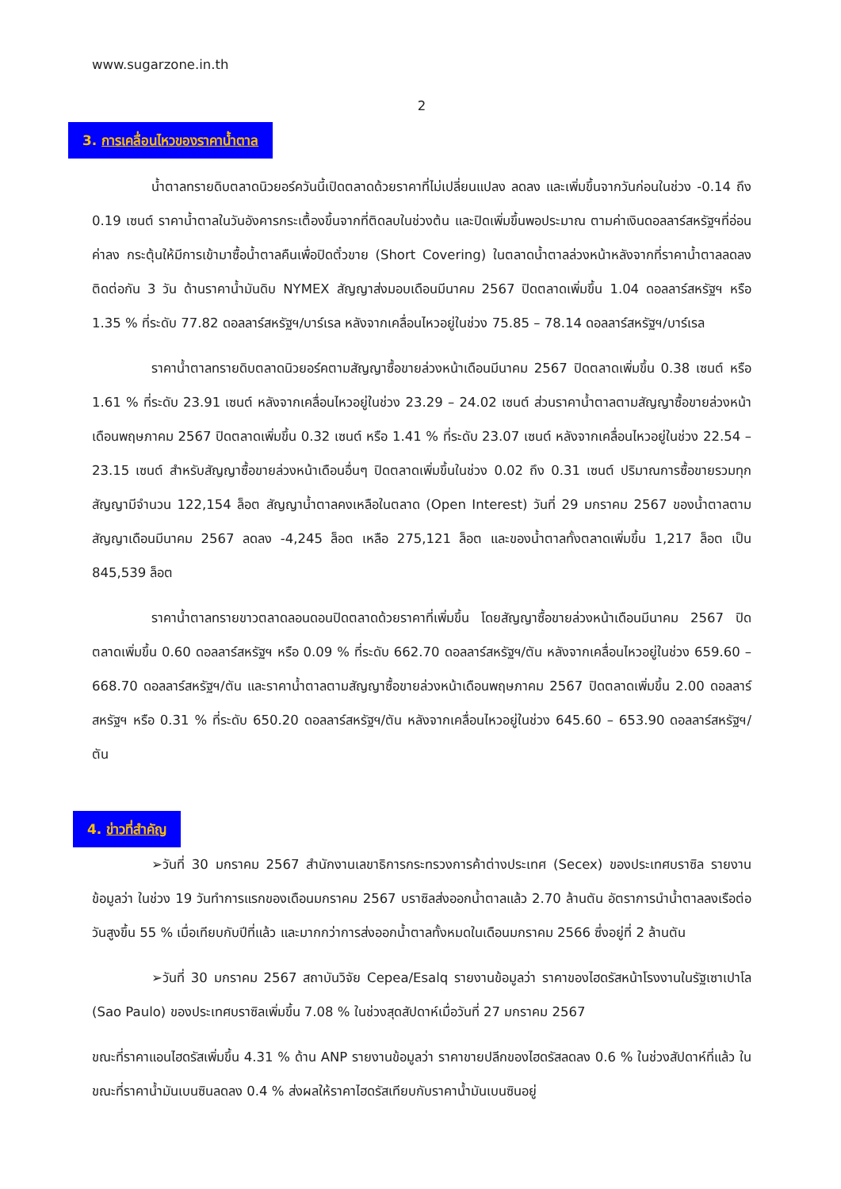www.sugarzone.in.th
2
3. การเคลื่อนไหวของราคาน้ำตาล
น้ำตาลทรายดิบตลาดนิวยอร์ควันนี้เปิดตลาดด้วยราคาที่ไม่เปลี่ยนแปลง ลดลง และเพิ่มขึ้นจากวันก่อนในช่วง -0.14 ถึง 0.19 เซนต์ ราคาน้ำตาลในวันอังคารกระเตื้องขึ้นจากที่ติดลบในช่วงต้น และปิดเพิ่มขึ้นพอประมาณ ตามค่าเงินดอลลาร์สหรัฐฯที่อ่อนค่าลง กระตุ้นให้มีการเข้ามาซื้อน้ำตาลคืนเพื่อปิดตั๋วขาย (Short Covering) ในตลาดน้ำตาลล่วงหน้าหลังจากที่ราคาน้ำตาลลดลงติดต่อกัน 3 วัน ด้านราคาน้ำมันดิบ NYMEX สัญญาส่งมอบเดือนมีนาคม 2567 ปิดตลาดเพิ่มขึ้น 1.04 ดอลลาร์สหรัฐฯ หรือ 1.35 % ที่ระดับ 77.82 ดอลลาร์สหรัฐฯ/บาร์เรล หลังจากเคลื่อนไหวอยู่ในช่วง 75.85 – 78.14 ดอลลาร์สหรัฐฯ/บาร์เรล
ราคาน้ำตาลทรายดิบตลาดนิวยอร์คตามสัญญาซื้อขายล่วงหน้าเดือนมีนาคม 2567 ปิดตลาดเพิ่มขึ้น 0.38 เซนต์ หรือ 1.61 % ที่ระดับ 23.91 เซนต์ หลังจากเคลื่อนไหวอยู่ในช่วง 23.29 – 24.02 เซนต์ ส่วนราคาน้ำตาลตามสัญญาซื้อขายล่วงหน้าเดือนพฤษภาคม 2567 ปิดตลาดเพิ่มขึ้น 0.32 เซนต์ หรือ 1.41 % ที่ระดับ 23.07 เซนต์ หลังจากเคลื่อนไหวอยู่ในช่วง 22.54 – 23.15 เซนต์ สำหรับสัญญาซื้อขายล่วงหน้าเดือนอื่นๆ ปิดตลาดเพิ่มขึ้นในช่วง 0.02 ถึง 0.31 เซนต์ ปริมาณการซื้อขายรวมทุกสัญญามีจำนวน 122,154 ล็อต สัญญาน้ำตาลคงเหลือในตลาด (Open Interest) วันที่ 29 มกราคม 2567 ของน้ำตาลตามสัญญาเดือนมีนาคม 2567 ลดลง -4,245 ล็อต เหลือ 275,121 ล็อต และของน้ำตาลทั้งตลาดเพิ่มขึ้น 1,217 ล็อต เป็น 845,539 ล็อต
ราคาน้ำตาลทรายขาวตลาดลอนดอนปิดตลาดด้วยราคาที่เพิ่มขึ้น โดยสัญญาซื้อขายล่วงหน้าเดือนมีนาคม 2567 ปิดตลาดเพิ่มขึ้น 0.60 ดอลลาร์สหรัฐฯ หรือ 0.09 % ที่ระดับ 662.70 ดอลลาร์สหรัฐฯ/ตัน หลังจากเคลื่อนไหวอยู่ในช่วง 659.60 – 668.70 ดอลลาร์สหรัฐฯ/ตัน และราคาน้ำตาลตามสัญญาซื้อขายล่วงหน้าเดือนพฤษภาคม 2567 ปิดตลาดเพิ่มขึ้น 2.00 ดอลลาร์สหรัฐฯ หรือ 0.31 % ที่ระดับ 650.20 ดอลลาร์สหรัฐฯ/ตัน หลังจากเคลื่อนไหวอยู่ในช่วง 645.60 – 653.90 ดอลลาร์สหรัฐฯ/ตัน
4. ข่าวที่สำคัญ
➢วันที่ 30 มกราคม 2567 สำนักงานเลขาธิการกระทรวงการค้าต่างประเทศ (Secex) ของประเทศบราซิล รายงานข้อมูลว่า ในช่วง 19 วันทำการแรกของเดือนมกราคม 2567 บราซิลส่งออกน้ำตาลแล้ว 2.70 ล้านตัน อัตราการนำน้ำตาลลงเรือต่อวันสูงขึ้น 55 % เมื่อเทียบกับปีที่แล้ว และมากกว่าการส่งออกน้ำตาลทั้งหมดในเดือนมกราคม 2566 ซึ่งอยู่ที่ 2 ล้านตัน
➢วันที่ 30 มกราคม 2567 สถาบันวิจัย Cepea/Esalq รายงานข้อมูลว่า ราคาของไฮดรัสหน้าโรงงานในรัฐเซาเปาโล (Sao Paulo) ของประเทศบราซิลเพิ่มขึ้น 7.08 % ในช่วงสุดสัปดาห์เมื่อวันที่ 27 มกราคม 2567
ขณะที่ราคาแอนไฮดรัสเพิ่มขึ้น 4.31 % ด้าน ANP รายงานข้อมูลว่า ราคาขายปลีกของไฮดรัสลดลง 0.6 % ในช่วงสัปดาห์ที่แล้ว ในขณะที่ราคาน้ำมันเบนซินลดลง 0.4 % ส่งผลให้ราคาไฮดรัสเทียบกับราคาน้ำมันเบนซินอยู่